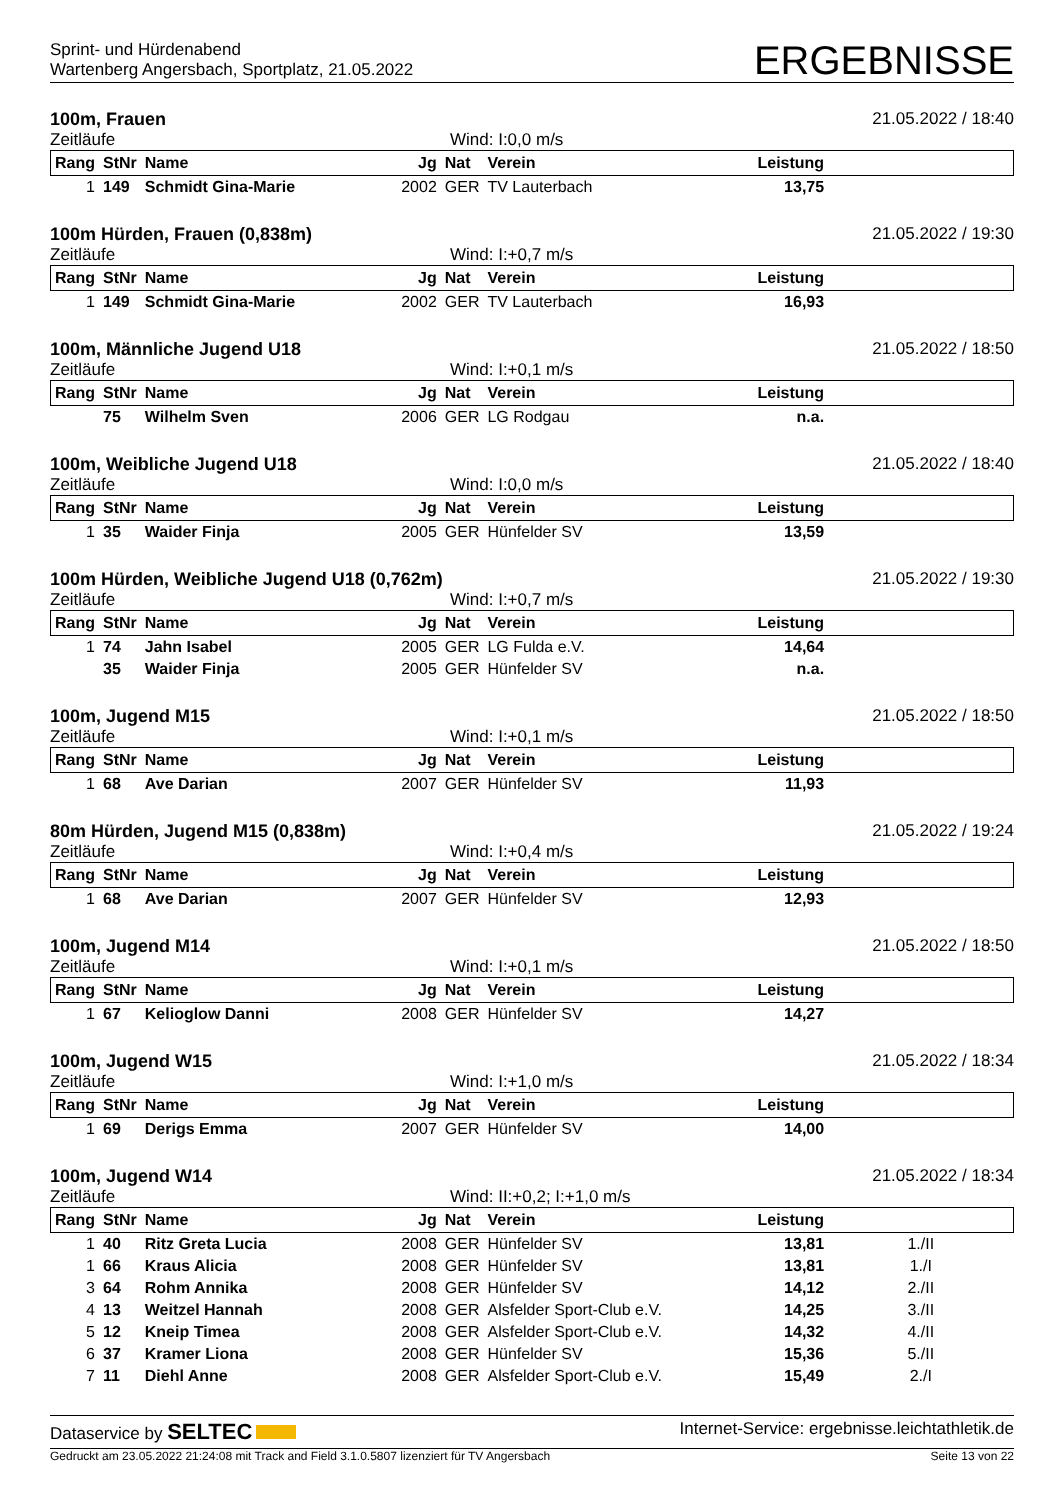Sprint- und Hürdenabend
Wartenberg Angersbach, Sportplatz, 21.05.2022
ERGEBNISSE
100m, Frauen 21.05.2022 / 18:40
Zeitläufe Wind: I:0,0 m/s
| Rang | StNr | Name | Jg | Nat | Verein | Leistung | |
| --- | --- | --- | --- | --- | --- | --- | --- |
| 1 | 149 | Schmidt Gina-Marie | 2002 | GER | TV Lauterbach | 13,75 | |
100m Hürden, Frauen (0,838m) 21.05.2022 / 19:30
Zeitläufe Wind: I:+0,7 m/s
| Rang | StNr | Name | Jg | Nat | Verein | Leistung | |
| --- | --- | --- | --- | --- | --- | --- | --- |
| 1 | 149 | Schmidt Gina-Marie | 2002 | GER | TV Lauterbach | 16,93 | |
100m, Männliche Jugend U18 21.05.2022 / 18:50
Zeitläufe Wind: I:+0,1 m/s
| Rang | StNr | Name | Jg | Nat | Verein | Leistung | |
| --- | --- | --- | --- | --- | --- | --- | --- |
| | 75 | Wilhelm Sven | 2006 | GER | LG Rodgau | n.a. | |
100m, Weibliche Jugend U18 21.05.2022 / 18:40
Zeitläufe Wind: I:0,0 m/s
| Rang | StNr | Name | Jg | Nat | Verein | Leistung | |
| --- | --- | --- | --- | --- | --- | --- | --- |
| 1 | 35 | Waider Finja | 2005 | GER | Hünfelder SV | 13,59 | |
100m Hürden, Weibliche Jugend U18 (0,762m) 21.05.2022 / 19:30
Zeitläufe Wind: I:+0,7 m/s
| Rang | StNr | Name | Jg | Nat | Verein | Leistung | |
| --- | --- | --- | --- | --- | --- | --- | --- |
| 1 | 74 | Jahn Isabel | 2005 | GER | LG Fulda e.V. | 14,64 | |
| | 35 | Waider Finja | 2005 | GER | Hünfelder SV | n.a. | |
100m, Jugend M15 21.05.2022 / 18:50
Zeitläufe Wind: I:+0,1 m/s
| Rang | StNr | Name | Jg | Nat | Verein | Leistung | |
| --- | --- | --- | --- | --- | --- | --- | --- |
| 1 | 68 | Ave Darian | 2007 | GER | Hünfelder SV | 11,93 | |
80m Hürden, Jugend M15 (0,838m) 21.05.2022 / 19:24
Zeitläufe Wind: I:+0,4 m/s
| Rang | StNr | Name | Jg | Nat | Verein | Leistung | |
| --- | --- | --- | --- | --- | --- | --- | --- |
| 1 | 68 | Ave Darian | 2007 | GER | Hünfelder SV | 12,93 | |
100m, Jugend M14 21.05.2022 / 18:50
Zeitläufe Wind: I:+0,1 m/s
| Rang | StNr | Name | Jg | Nat | Verein | Leistung | |
| --- | --- | --- | --- | --- | --- | --- | --- |
| 1 | 67 | Kelioglow Danni | 2008 | GER | Hünfelder SV | 14,27 | |
100m, Jugend W15 21.05.2022 / 18:34
Zeitläufe Wind: I:+1,0 m/s
| Rang | StNr | Name | Jg | Nat | Verein | Leistung | |
| --- | --- | --- | --- | --- | --- | --- | --- |
| 1 | 69 | Derigs Emma | 2007 | GER | Hünfelder SV | 14,00 | |
100m, Jugend W14 21.05.2022 / 18:34
Zeitläufe Wind: II:+0,2; I:+1,0 m/s
| Rang | StNr | Name | Jg | Nat | Verein | Leistung | |
| --- | --- | --- | --- | --- | --- | --- | --- |
| 1 | 40 | Ritz Greta Lucia | 2008 | GER | Hünfelder SV | 13,81 | 1./II |
| 1 | 66 | Kraus Alicia | 2008 | GER | Hünfelder SV | 13,81 | 1./I |
| 3 | 64 | Rohm Annika | 2008 | GER | Hünfelder SV | 14,12 | 2./II |
| 4 | 13 | Weitzel Hannah | 2008 | GER | Alsfelder Sport-Club e.V. | 14,25 | 3./II |
| 5 | 12 | Kneip Timea | 2008 | GER | Alsfelder Sport-Club e.V. | 14,32 | 4./II |
| 6 | 37 | Kramer Liona | 2008 | GER | Hünfelder SV | 15,36 | 5./II |
| 7 | 11 | Diehl Anne | 2008 | GER | Alsfelder Sport-Club e.V. | 15,49 | 2./I |
Dataservice by SELTEC Internet-Service: ergebnisse.leichtathletik.de
Gedruckt am 23.05.2022 21:24:08 mit Track and Field 3.1.0.5807 lizenziert für TV Angersbach Seite 13 von 22